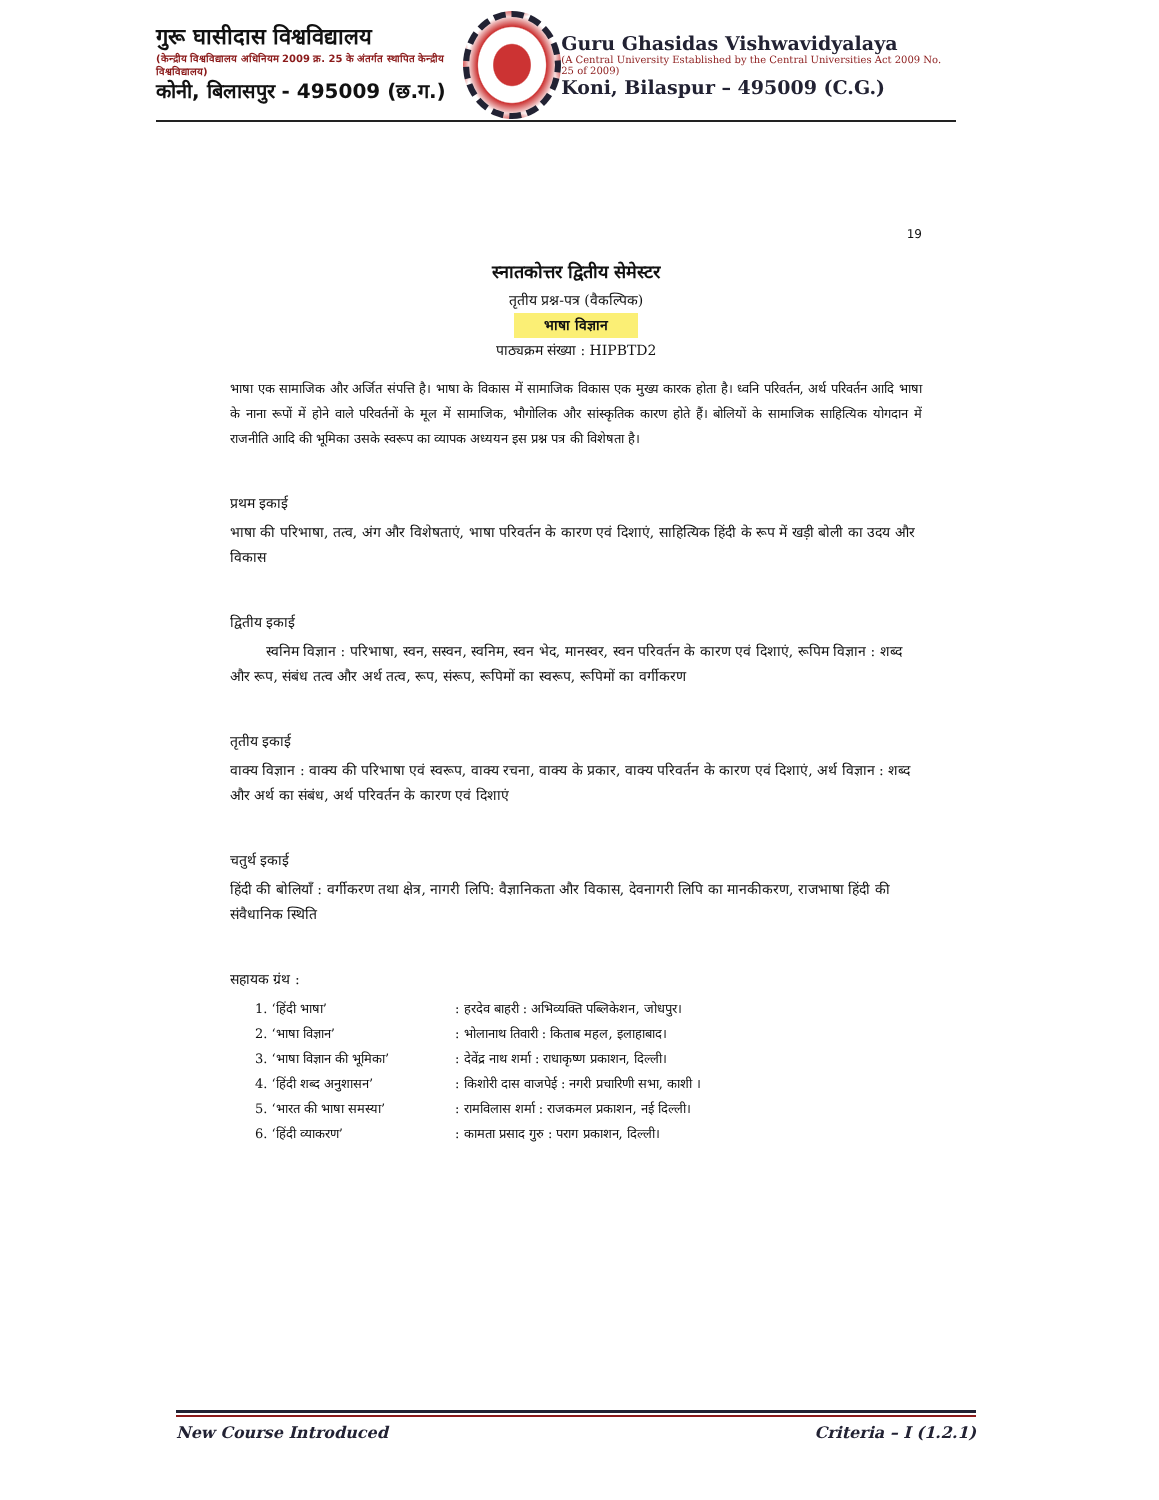गुरू घासीदास विश्वविद्यालय
(केन्द्रीय विश्वविद्यालय अधिनियम 2009 क्र. 25 के अंतर्गत स्थापित केन्द्रीय विश्वविद्यालय)
कोनी, बिलासपुर - 495009 (छ.ग.)
Guru Ghasidas Vishwavidyalaya
(A Central University Established by the Central Universities Act 2009 No. 25 of 2009)
Koni, Bilaspur – 495009 (C.G.)
19
स्नातकोत्तर द्वितीय सेमेस्टर
तृतीय प्रश्न-पत्र (वैकल्पिक)
भाषा विज्ञान
पाठ्यक्रम संख्या : HIPBTD2
भाषा एक सामाजिक और अर्जित संपत्ति है। भाषा के विकास में सामाजिक विकास एक मुख्य कारक होता है। ध्वनि परिवर्तन, अर्थ परिवर्तन आदि भाषा के नाना रूपों में होने वाले परिवर्तनों के मूल में सामाजिक, भौगोलिक और सांस्कृतिक कारण होते हैं। बोलियों के सामाजिक साहित्यिक योगदान में राजनीति आदि की भूमिका उसके स्वरूप का व्यापक अध्ययन इस प्रश्न पत्र की विशेषता है।
प्रथम इकाई
भाषा की परिभाषा, तत्व, अंग और विशेषताएं, भाषा परिवर्तन के कारण एवं दिशाएं, साहित्यिक हिंदी के रूप में खड़ी बोली का उदय और विकास
द्वितीय इकाई
स्वनिम विज्ञान : परिभाषा, स्वन, सस्वन, स्वनिम, स्वन भेद, मानस्वर, स्वन परिवर्तन के कारण एवं दिशाएं, रूपिम विज्ञान : शब्द और रूप, संबंध तत्व और अर्थ तत्व, रूप, संरूप, रूपिमों का स्वरूप, रूपिमों का वर्गीकरण
तृतीय इकाई
वाक्य विज्ञान : वाक्य की परिभाषा एवं स्वरूप, वाक्य रचना, वाक्य के प्रकार, वाक्य परिवर्तन के कारण एवं दिशाएं, अर्थ विज्ञान : शब्द और अर्थ का संबंध, अर्थ परिवर्तन के कारण एवं दिशाएं
चतुर्थ इकाई
हिंदी की बोलियाँ : वर्गीकरण तथा क्षेत्र, नागरी लिपि: वैज्ञानिकता और विकास, देवनागरी लिपि का मानकीकरण, राजभाषा हिंदी की संवैधानिक स्थिति
सहायक ग्रंथ :
1. ‘हिंदी भाषा’ : हरदेव बाहरी : अभिव्यक्ति पब्लिकेशन, जोधपुर।
2. ‘भाषा विज्ञान’ : भोलानाथ तिवारी : किताब महल, इलाहाबाद।
3. ‘भाषा विज्ञान की भूमिका’ : देवेंद्र नाथ शर्मा : राधाकृष्ण प्रकाशन, दिल्ली।
4. ‘हिंदी शब्द अनुशासन’ : किशोरी दास वाजपेई : नगरी प्रचारिणी सभा, काशी ।
5. ‘भारत की भाषा समस्या’ : रामविलास शर्मा : राजकमल प्रकाशन, नई दिल्ली।
6. ‘हिंदी व्याकरण’ : कामता प्रसाद गुरु : पराग प्रकाशन, दिल्ली।
New Course Introduced Criteria – I (1.2.1)